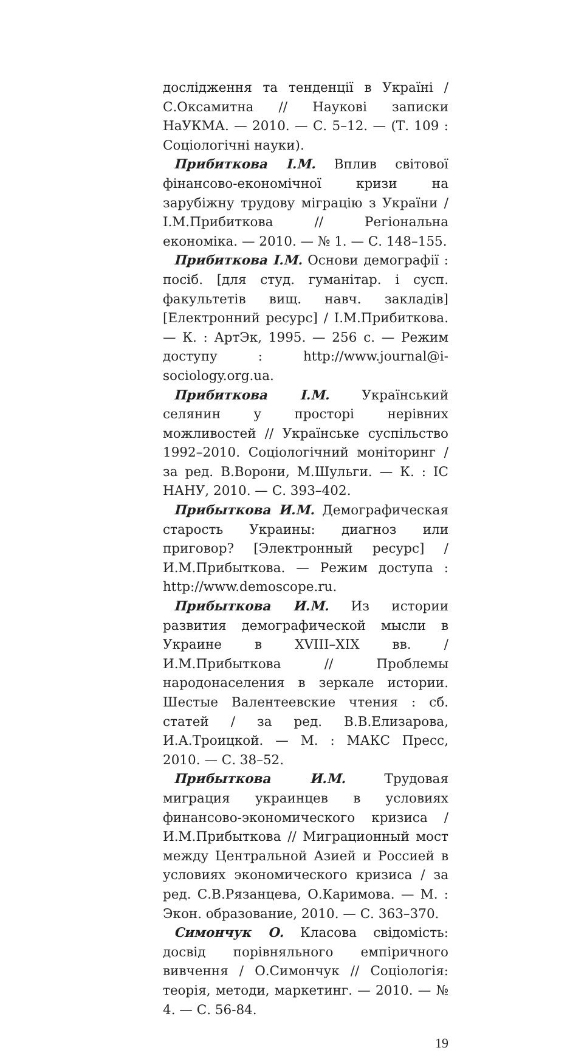дослідження та тенденції в Україні / С.Оксамитна // Наукові записки НаУКМА. — 2010. — С. 5–12. — (Т. 109 : Соціологічні науки).
Прибиткова І.М. Вплив світової фінансово-економічної кризи на зарубіжну трудову міграцію з України / І.М.Прибиткова // Регіональна економіка. — 2010. — № 1. — С. 148–155.
Прибиткова І.М. Основи демографії : посіб. [для студ. гуманітар. і сусп. факультетів вищ. навч. закладів] [Електронний ресурс] / І.М.Прибиткова. — К. : АртЭк, 1995. — 256 с. — Режим доступу : http://www.journal@i-sociology.org.ua.
Прибиткова І.М. Український селянин у просторі нерівних можливостей // Українське суспільство 1992–2010. Соціологічний моніторинг / за ред. В.Ворони, М.Шульги. — К. : ІС НАНУ, 2010. — С. 393–402.
Прибыткова И.М. Демографическая старость Украины: диагноз или приговор? [Электронный ресурс] / И.М.Прибыткова. — Режим доступа : http://www.demoscope.ru.
Прибыткова И.М. Из истории развития демографической мысли в Украине в XVIII–XIX вв. / И.М.Прибыткова // Проблемы народонаселения в зеркале истории. Шестые Валентеевские чтения : сб. статей / за ред. В.В.Елизарова, И.А.Троицкой. — М. : МАКС Пресс, 2010. — С. 38–52.
Прибыткова И.М. Трудовая миграция украинцев в условиях финансово-экономического кризиса / И.М.Прибыткова // Миграционный мост между Центральной Азией и Россией в условиях экономического кризиса / за ред. С.В.Рязанцева, О.Каримова. — М. : Экон. образование, 2010. — С. 363–370.
Симончук О. Класова свідомість: досвід порівняльного емпіричного вивчення / О.Симончук // Соціологія: теорія, методи, маркетинг. — 2010. — № 4. — С. 56-84.
19